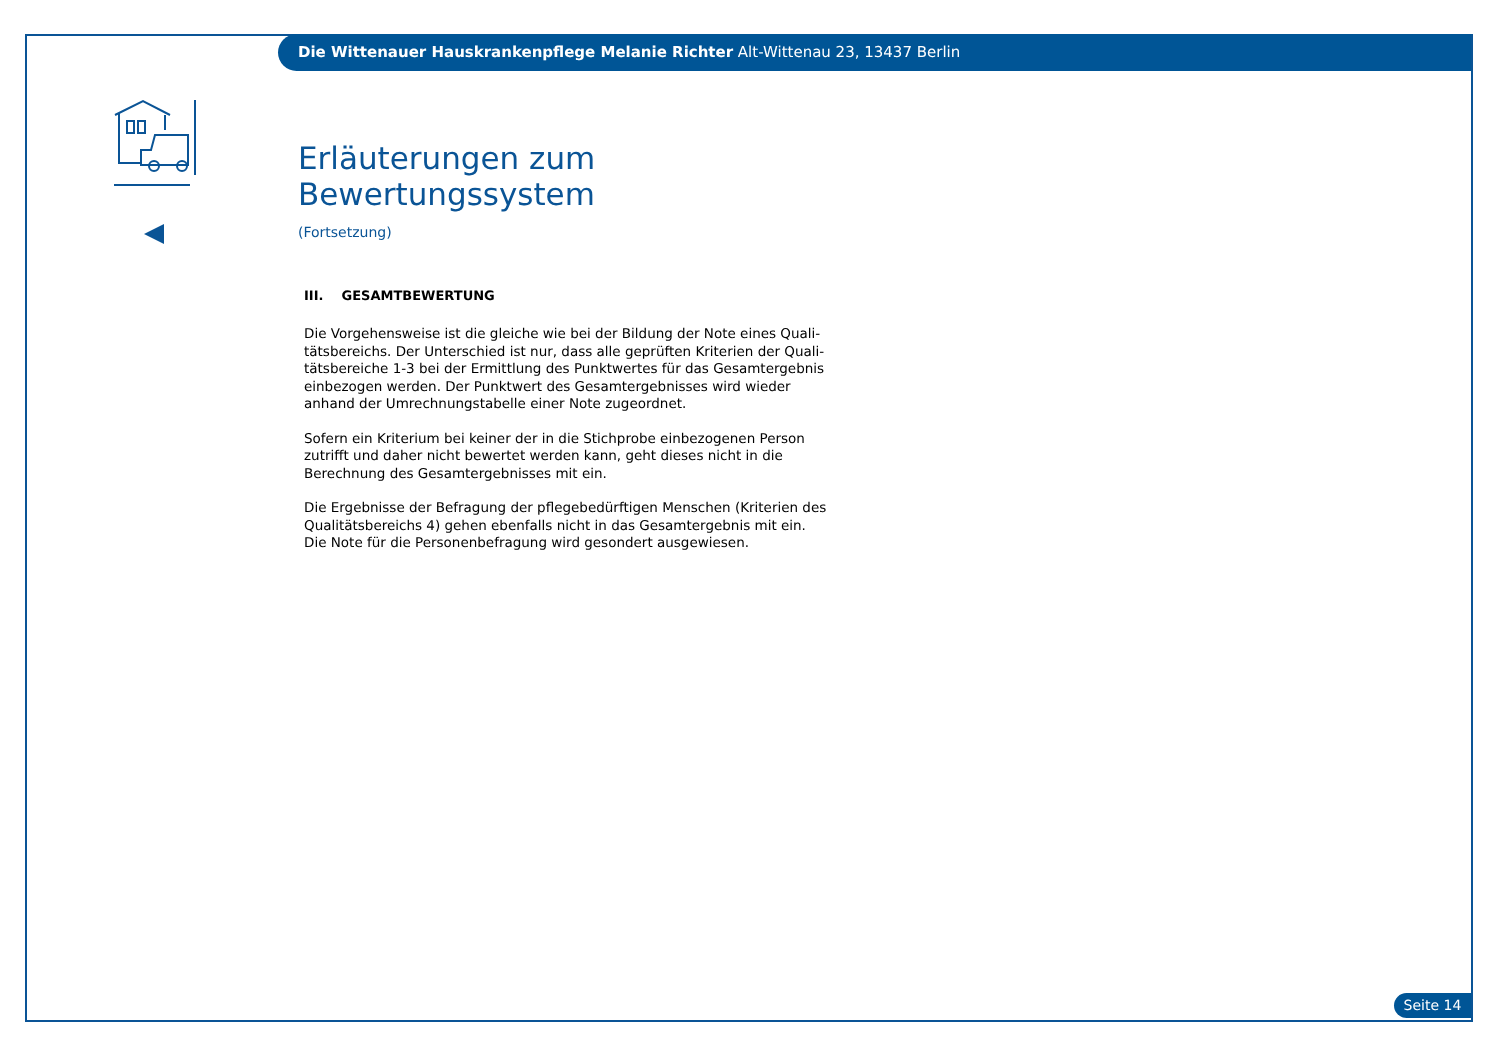Die Wittenauer Hauskrankenpflege Melanie Richter Alt-Wittenau 23, 13437 Berlin
Erläuterungen zum Bewertungssystem
(Fortsetzung)
III. GESAMTBEWERTUNG
Die Vorgehensweise ist die gleiche wie bei der Bildung der Note eines Quali-tätsbereichs. Der Unterschied ist nur, dass alle geprüften Kriterien der Quali-tätsbereiche 1-3 bei der Ermittlung des Punktwertes für das Gesamtergebnis einbezogen werden. Der Punktwert des Gesamtergebnisses wird wieder anhand der Umrechnungstabelle einer Note zugeordnet.
Sofern ein Kriterium bei keiner der in die Stichprobe einbezogenen Person zutrifft und daher nicht bewertet werden kann, geht dieses nicht in die Berechnung des Gesamtergebnisses mit ein.
Die Ergebnisse der Befragung der pflegebedürftigen Menschen (Kriterien des Qualitätsbereichs 4) gehen ebenfalls nicht in das Gesamtergebnis mit ein. Die Note für die Personenbefragung wird gesondert ausgewiesen.
Seite 14